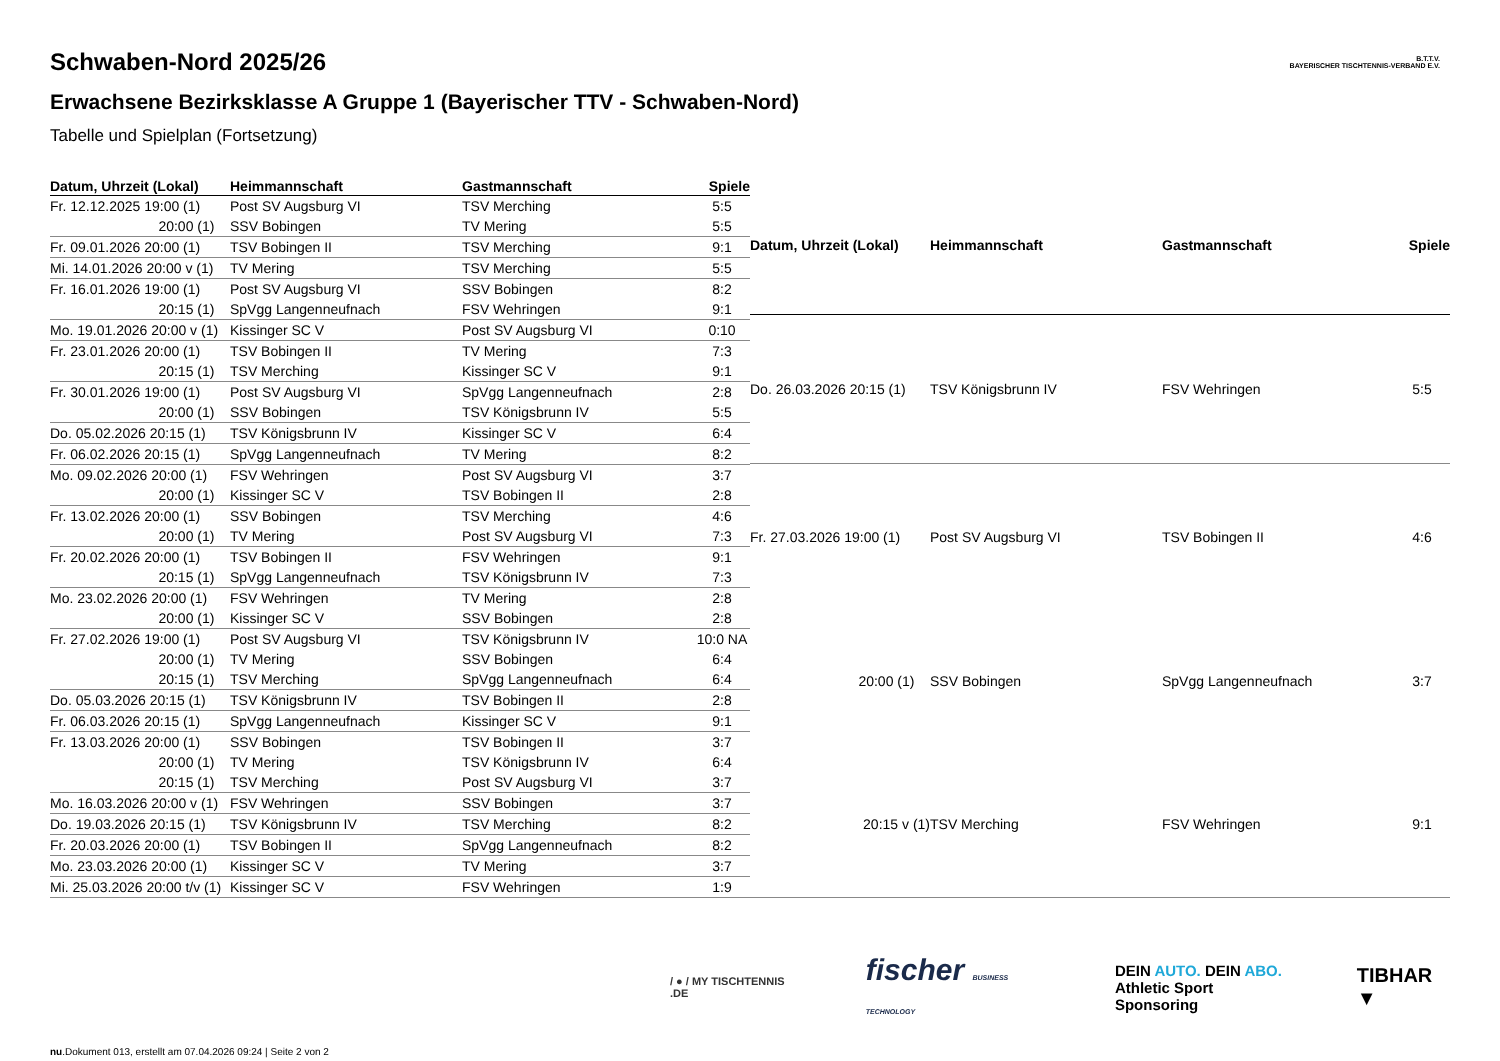B.T.T.V.
BAYERISCHER TISCHTENNIS-VERBAND E.V.
Schwaben-Nord 2025/26
Erwachsene Bezirksklasse A Gruppe 1 (Bayerischer TTV - Schwaben-Nord)
Tabelle und Spielplan (Fortsetzung)
| Datum, Uhrzeit (Lokal) | Heimmannschaft | Gastmannschaft | Spiele |
| --- | --- | --- | --- |
| Fr. 12.12.2025 19:00 (1) | Post SV Augsburg VI | TSV Merching | 5:5 |
| 20:00 (1) | SSV Bobingen | TV Mering | 5:5 |
| Fr. 09.01.2026 20:00 (1) | TSV Bobingen II | TSV Merching | 9:1 |
| Mi. 14.01.2026 20:00 v (1) | TV Mering | TSV Merching | 5:5 |
| Fr. 16.01.2026 19:00 (1) | Post SV Augsburg VI | SSV Bobingen | 8:2 |
| 20:15 (1) | SpVgg Langenneufnach | FSV Wehringen | 9:1 |
| Mo. 19.01.2026 20:00 v (1) | Kissinger SC V | Post SV Augsburg VI | 0:10 |
| Fr. 23.01.2026 20:00 (1) | TSV Bobingen II | TV Mering | 7:3 |
| 20:15 (1) | TSV Merching | Kissinger SC V | 9:1 |
| Fr. 30.01.2026 19:00 (1) | Post SV Augsburg VI | SpVgg Langenneufnach | 2:8 |
| 20:00 (1) | SSV Bobingen | TSV Königsbrunn IV | 5:5 |
| Do. 05.02.2026 20:15 (1) | TSV Königsbrunn IV | Kissinger SC V | 6:4 |
| Fr. 06.02.2026 20:15 (1) | SpVgg Langenneufnach | TV Mering | 8:2 |
| Mo. 09.02.2026 20:00 (1) | FSV Wehringen | Post SV Augsburg VI | 3:7 |
| 20:00 (1) | Kissinger SC V | TSV Bobingen II | 2:8 |
| Fr. 13.02.2026 20:00 (1) | SSV Bobingen | TSV Merching | 4:6 |
| 20:00 (1) | TV Mering | Post SV Augsburg VI | 7:3 |
| Fr. 20.02.2026 20:00 (1) | TSV Bobingen II | FSV Wehringen | 9:1 |
| 20:15 (1) | SpVgg Langenneufnach | TSV Königsbrunn IV | 7:3 |
| Mo. 23.02.2026 20:00 (1) | FSV Wehringen | TV Mering | 2:8 |
| 20:00 (1) | Kissinger SC V | SSV Bobingen | 2:8 |
| Fr. 27.02.2026 19:00 (1) | Post SV Augsburg VI | TSV Königsbrunn IV | 10:0 NA |
| 20:00 (1) | TV Mering | SSV Bobingen | 6:4 |
| 20:15 (1) | TSV Merching | SpVgg Langenneufnach | 6:4 |
| Do. 05.03.2026 20:15 (1) | TSV Königsbrunn IV | TSV Bobingen II | 2:8 |
| Fr. 06.03.2026 20:15 (1) | SpVgg Langenneufnach | Kissinger SC V | 9:1 |
| Fr. 13.03.2026 20:00 (1) | SSV Bobingen | TSV Bobingen II | 3:7 |
| 20:00 (1) | TV Mering | TSV Königsbrunn IV | 6:4 |
| 20:15 (1) | TSV Merching | Post SV Augsburg VI | 3:7 |
| Mo. 16.03.2026 20:00 v (1) | FSV Wehringen | SSV Bobingen | 3:7 |
| Do. 19.03.2026 20:15 (1) | TSV Königsbrunn IV | TSV Merching | 8:2 |
| Fr. 20.03.2026 20:00 (1) | TSV Bobingen II | SpVgg Langenneufnach | 8:2 |
| Mo. 23.03.2026 20:00 (1) | Kissinger SC V | TV Mering | 3:7 |
| Mi. 25.03.2026 20:00 t/v (1) | Kissinger SC V | FSV Wehringen | 1:9 |
| Datum, Uhrzeit (Lokal) | Heimmannschaft | Gastmannschaft | Spiele |
| --- | --- | --- | --- |
| Do. 26.03.2026 20:15 (1) | TSV Königsbrunn IV | FSV Wehringen | 5:5 |
| Fr. 27.03.2026 19:00 (1) | Post SV Augsburg VI | TSV Bobingen II | 4:6 |
| 20:00 (1) | SSV Bobingen | SpVgg Langenneufnach | 3:7 |
| 20:15 v (1) | TSV Merching | FSV Wehringen | 9:1 |
/ ● / MY TISCHTENNIS .DE fischer BUSINESS TECHNOLOGY DEIN AUTO. DEIN ABO.
Athletic Sport Sponsoring TIBHAR ▼
nu.Dokument 013, erstellt am 07.04.2026 09:24 | Seite 2 von 2